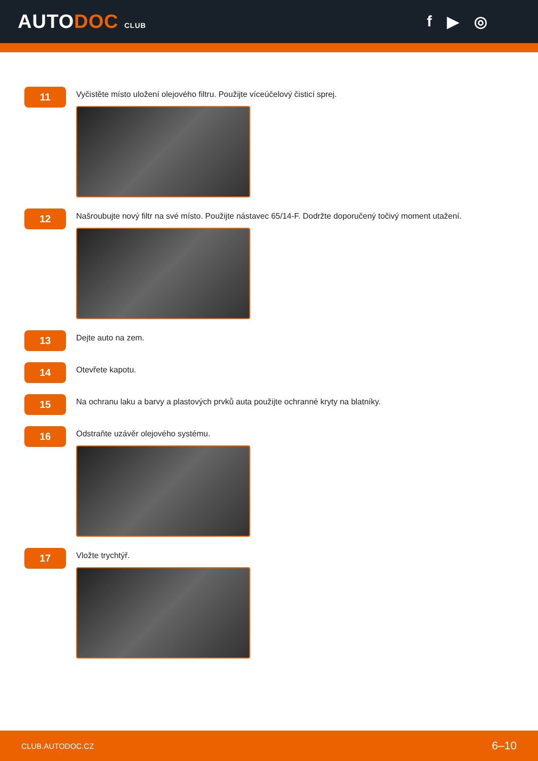AUTODOC CLUB
f ▶ ◎
11
Vyčistěte místo uložení olejového filtru. Použijte víceúčelový čisticí sprej.
12
Našroubujte nový filtr na své místo. Použijte nástavec 65/14-F. Dodržte doporučený točivý moment utažení.
13
Dejte auto na zem.
14
Otevřete kapotu.
15
Na ochranu laku a barvy a plastových prvků auta použijte ochranné kryty na blatníky.
16
Odstraňte uzávěr olejového systému.
17
Vložte trychtýř.
CLUB.AUTODOC.CZ 6–10